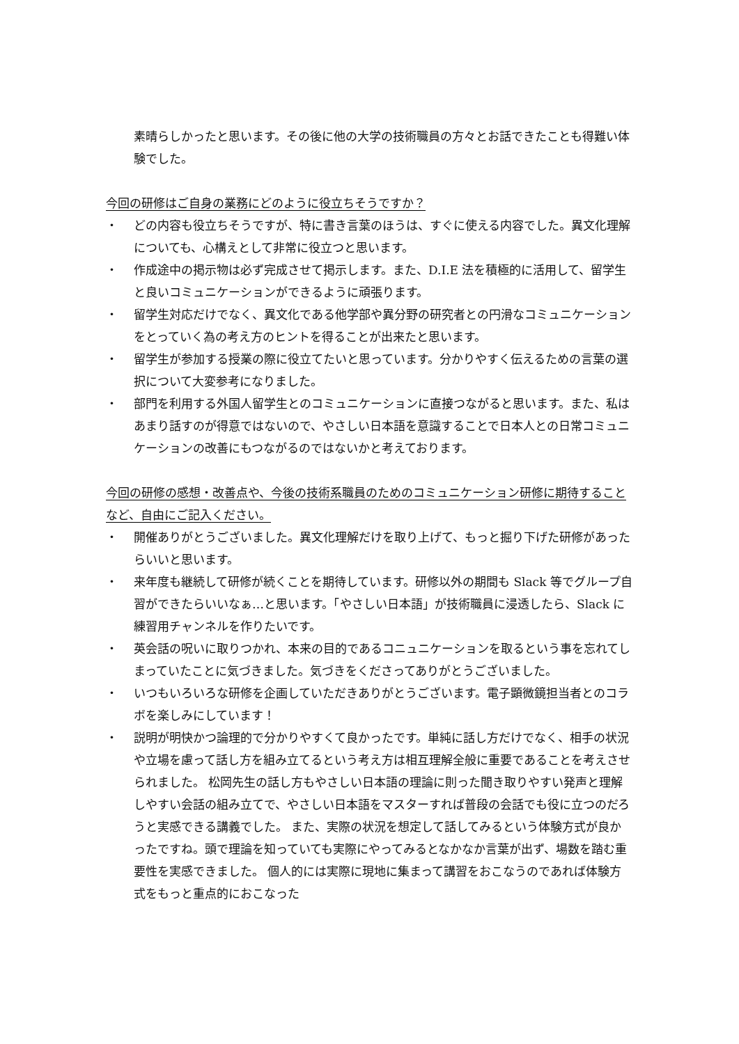素晴らしかったと思います。その後に他の大学の技術職員の方々とお話できたことも得難い体験でした。
今回の研修はご自身の業務にどのように役立ちそうですか？
・ どの内容も役立ちそうですが、特に書き言葉のほうは、すぐに使える内容でした。異文化理解についても、心構えとして非常に役立つと思います。
・ 作成途中の掲示物は必ず完成させて掲示します。また、D.I.E 法を積極的に活用して、留学生と良いコミュニケーションができるように頑張ります。
・ 留学生対応だけでなく、異文化である他学部や異分野の研究者との円滑なコミュニケーションをとっていく為の考え方のヒントを得ることが出来たと思います。
・ 留学生が参加する授業の際に役立てたいと思っています。分かりやすく伝えるための言葉の選択について大変参考になりました。
・ 部門を利用する外国人留学生とのコミュニケーションに直接つながると思います。また、私はあまり話すのが得意ではないので、やさしい日本語を意識することで日本人との日常コミュニケーションの改善にもつながるのではないかと考えております。
今回の研修の感想・改善点や、今後の技術系職員のためのコミュニケーション研修に期待することなど、自由にご記入ください。
・ 開催ありがとうございました。異文化理解だけを取り上げて、もっと掘り下げた研修があったらいいと思います。
・ 来年度も継続して研修が続くことを期待しています。研修以外の期間も Slack 等でグループ自習ができたらいいなぁ…と思います。「やさしい日本語」が技術職員に浸透したら、Slack に練習用チャンネルを作りたいです。
・ 英会話の呪いに取りつかれ、本来の目的であるコニュニケーションを取るという事を忘れてしまっていたことに気づきました。気づきをくださってありがとうございました。
・ いつもいろいろな研修を企画していただきありがとうございます。電子顕微鏡担当者とのコラボを楽しみにしています！
・ 説明が明快かつ論理的で分かりやすくて良かったです。単純に話し方だけでなく、相手の状況や立場を慮って話し方を組み立てるという考え方は相互理解全般に重要であることを考えさせられました。 松岡先生の話し方もやさしい日本語の理論に則った聞き取りやすい発声と理解しやすい会話の組み立てで、やさしい日本語をマスターすれば普段の会話でも役に立つのだろうと実感できる講義でした。 また、実際の状況を想定して話してみるという体験方式が良かったですね。頭で理論を知っていても実際にやってみるとなかなか言葉が出ず、場数を踏む重要性を実感できました。 個人的には実際に現地に集まって講習をおこなうのであれば体験方式をもっと重点的におこなった